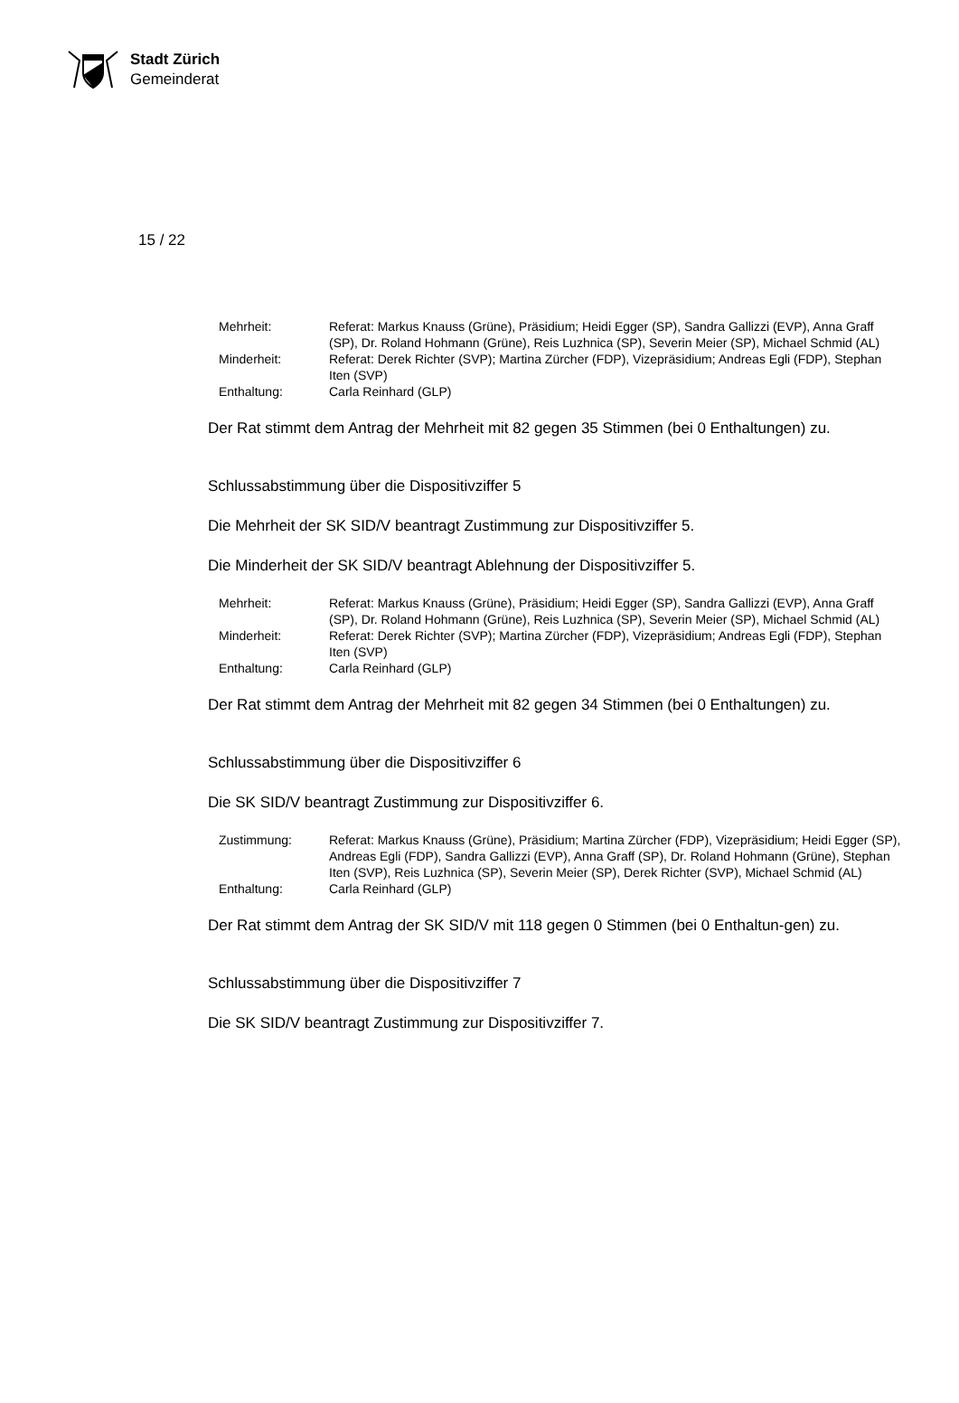Stadt Zürich
Gemeinderat
15 / 22
| Mehrheit: | Referat: Markus Knauss (Grüne), Präsidium; Heidi Egger (SP), Sandra Gallizzi (EVP), Anna Graff (SP), Dr. Roland Hohmann (Grüne), Reis Luzhnica (SP), Severin Meier (SP), Michael Schmid (AL) |
| Minderheit: | Referat: Derek Richter (SVP); Martina Zürcher (FDP), Vizepräsidium; Andreas Egli (FDP), Stephan Iten (SVP) |
| Enthaltung: | Carla Reinhard (GLP) |
Der Rat stimmt dem Antrag der Mehrheit mit 82 gegen 35 Stimmen (bei 0 Enthaltungen) zu.
Schlussabstimmung über die Dispositivziffer 5
Die Mehrheit der SK SID/V beantragt Zustimmung zur Dispositivziffer 5.
Die Minderheit der SK SID/V beantragt Ablehnung der Dispositivziffer 5.
| Mehrheit: | Referat: Markus Knauss (Grüne), Präsidium; Heidi Egger (SP), Sandra Gallizzi (EVP), Anna Graff (SP), Dr. Roland Hohmann (Grüne), Reis Luzhnica (SP), Severin Meier (SP), Michael Schmid (AL) |
| Minderheit: | Referat: Derek Richter (SVP); Martina Zürcher (FDP), Vizepräsidium; Andreas Egli (FDP), Stephan Iten (SVP) |
| Enthaltung: | Carla Reinhard (GLP) |
Der Rat stimmt dem Antrag der Mehrheit mit 82 gegen 34 Stimmen (bei 0 Enthaltungen) zu.
Schlussabstimmung über die Dispositivziffer 6
Die SK SID/V beantragt Zustimmung zur Dispositivziffer 6.
| Zustimmung: | Referat: Markus Knauss (Grüne), Präsidium; Martina Zürcher (FDP), Vizepräsidium; Heidi Egger (SP), Andreas Egli (FDP), Sandra Gallizzi (EVP), Anna Graff (SP), Dr. Roland Hohmann (Grüne), Stephan Iten (SVP), Reis Luzhnica (SP), Severin Meier (SP), Derek Richter (SVP), Michael Schmid (AL) |
| Enthaltung: | Carla Reinhard (GLP) |
Der Rat stimmt dem Antrag der SK SID/V mit 118 gegen 0 Stimmen (bei 0 Enthaltun-gen) zu.
Schlussabstimmung über die Dispositivziffer 7
Die SK SID/V beantragt Zustimmung zur Dispositivziffer 7.